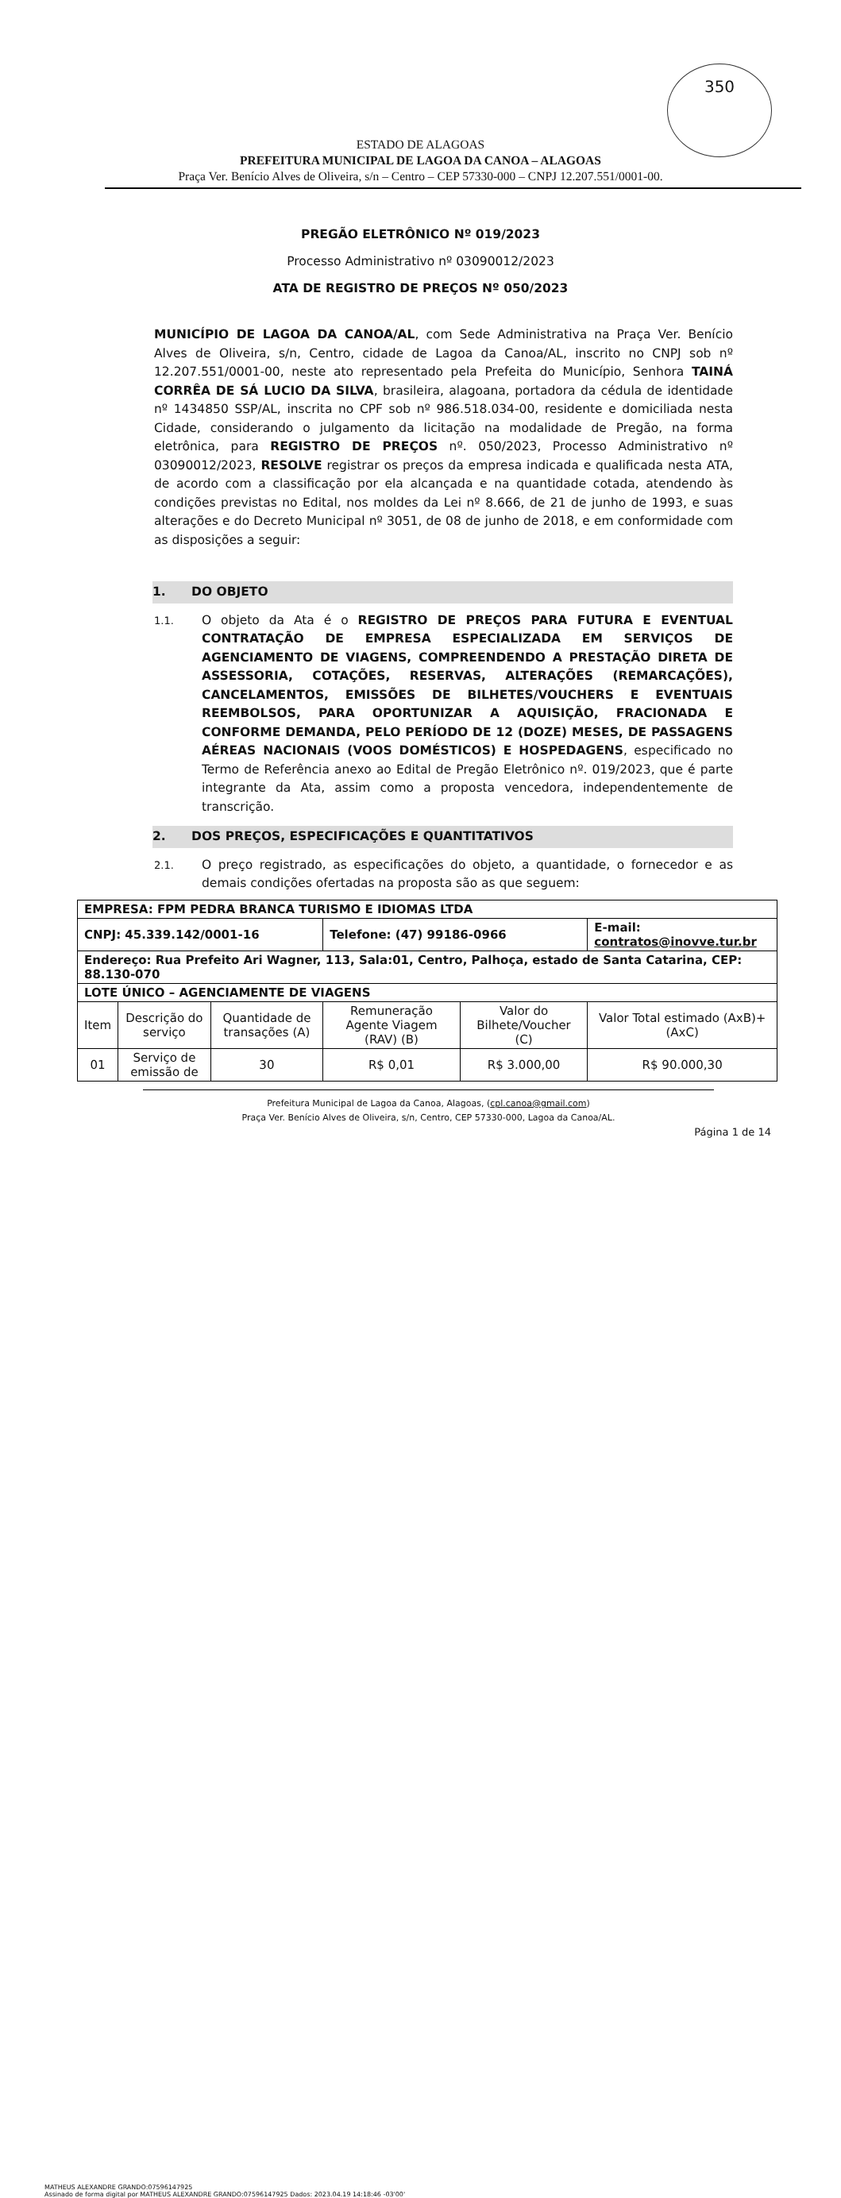350
ESTADO DE ALAGOAS
PREFEITURA MUNICIPAL DE LAGOA DA CANOA – ALAGOAS
Praça Ver. Benício Alves de Oliveira, s/n – Centro – CEP 57330-000 – CNPJ 12.207.551/0001-00.
PREGÃO ELETRÔNICO Nº 019/2023
Processo Administrativo nº 03090012/2023
ATA DE REGISTRO DE PREÇOS Nº 050/2023
MUNICÍPIO DE LAGOA DA CANOA/AL, com Sede Administrativa na Praça Ver. Benício Alves de Oliveira, s/n, Centro, cidade de Lagoa da Canoa/AL, inscrito no CNPJ sob nº 12.207.551/0001-00, neste ato representado pela Prefeita do Município, Senhora TAINÁ CORRÊA DE SÁ LUCIO DA SILVA, brasileira, alagoana, portadora da cédula de identidade nº 1434850 SSP/AL, inscrita no CPF sob nº 986.518.034-00, residente e domiciliada nesta Cidade, considerando o julgamento da licitação na modalidade de Pregão, na forma eletrônica, para REGISTRO DE PREÇOS nº. 050/2023, Processo Administrativo nº 03090012/2023, RESOLVE registrar os preços da empresa indicada e qualificada nesta ATA, de acordo com a classificação por ela alcançada e na quantidade cotada, atendendo às condições previstas no Edital, nos moldes da Lei nº 8.666, de 21 de junho de 1993, e suas alterações e do Decreto Municipal nº 3051, de 08 de junho de 2018, e em conformidade com as disposições a seguir:
1. DO OBJETO
1.1. O objeto da Ata é o REGISTRO DE PREÇOS PARA FUTURA E EVENTUAL CONTRATAÇÃO DE EMPRESA ESPECIALIZADA EM SERVIÇOS DE AGENCIAMENTO DE VIAGENS, COMPREENDENDO A PRESTAÇÃO DIRETA DE ASSESSORIA, COTAÇÕES, RESERVAS, ALTERAÇÕES (REMARCAÇÕES), CANCELAMENTOS, EMISSÕES DE BILHETES/VOUCHERS E EVENTUAIS REEMBOLSOS, PARA OPORTUNIZAR A AQUISIÇÃO, FRACIONADA E CONFORME DEMANDA, PELO PERÍODO DE 12 (DOZE) MESES, DE PASSAGENS AÉREAS NACIONAIS (VOOS DOMÉSTICOS) E HOSPEDAGENS, especificado no Termo de Referência anexo ao Edital de Pregão Eletrônico nº. 019/2023, que é parte integrante da Ata, assim como a proposta vencedora, independentemente de transcrição.
2. DOS PREÇOS, ESPECIFICAÇÕES E QUANTITATIVOS
2.1. O preço registrado, as especificações do objeto, a quantidade, o fornecedor e as demais condições ofertadas na proposta são as que seguem:
| EMPRESA: FPM PEDRA BRANCA TURISMO E IDIOMAS LTDA | | | | | |
| CNPJ: 45.339.142/0001-16 | | | Telefone: (47) 99186-0966 | | E-mail: contratos@inovve.tur.br |
| Endereço: Rua Prefeito Ari Wagner, 113, Sala:01, Centro, Palhoça, estado de Santa Catarina, CEP: 88.130-070 | | | | | |
| LOTE ÚNICO – AGENCIAMENTE DE VIAGENS | | | | | |
| Item | Descrição do serviço | Quantidade de transações (A) | Remuneração Agente Viagem (RAV) (B) | Valor do Bilhete/Voucher (C) | Valor Total estimado (AxB)+(AxC) |
| 01 | Serviço de emissão de | 30 | R$ 0,01 | R$ 3.000,00 | R$ 90.000,30 |
MATHEUS ALEXANDRE GRANDO:07596147925
Assinado de forma digital por MATHEUS ALEXANDRE GRANDO:07596147925 Dados: 2023.04.19 14:18:46 -03'00'
Prefeitura Municipal de Lagoa da Canoa, Alagoas, (cpl.canoa@gmail.com)
Praça Ver. Benício Alves de Oliveira, s/n, Centro, CEP 57330-000, Lagoa da Canoa/AL.
Página 1 de 14